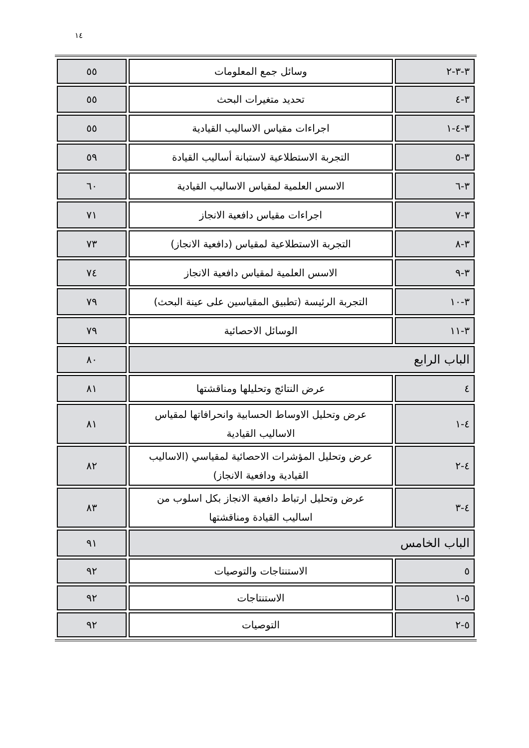١٤
| ٣-٣-٢ | وسائل جمع المعلومات | ٥٥ |
| ٣-٤ | تحديد متغيرات البحث | ٥٥ |
| ٣-٤-١ | اجراءات مقياس الاساليب القيادية | ٥٥ |
| ٣-٥ | التجربة الاستطلاعية لاستبانة أساليب القيادة | ٥٩ |
| ٣-٦ | الاسس العلمية لمقياس الاساليب القيادية | ٦٠ |
| ٣-٧ | اجراءات مقياس دافعية الانجاز | ٧١ |
| ٣-٨ | التجربة الاستطلاعية لمقياس (دافعية الانجاز) | ٧٣ |
| ٣-٩ | الاسس العلمية لمقياس دافعية الانجاز | ٧٤ |
| ٣-١٠ | التجربة الرئيسة (تطبيق المقياسين على عينة البحث) | ٧٩ |
| ٣-١١ | الوسائل الاحصائية | ٧٩ |
| الباب الرابع | | ٨٠ |
| ٤ | عرض النتائج وتحليلها ومناقشتها | ٨١ |
| ٤-١ | عرض وتحليل الاوساط الحسابية وانحرافاتها لمقياس الاساليب القيادية | ٨١ |
| ٤-٢ | عرض وتحليل المؤشرات الاحصائية لمقياسي (الاساليب القيادية ودافعية الانجاز) | ٨٢ |
| ٤-٣ | عرض وتحليل ارتباط دافعية الانجاز بكل اسلوب من اساليب القيادة ومناقشتها | ٨٣ |
| الباب الخامس | | ٩١ |
| ٥ | الاستنتاجات والتوصيات | ٩٢ |
| ٥-١ | الاستنتاجات | ٩٢ |
| ٥-٢ | التوصيات | ٩٢ |